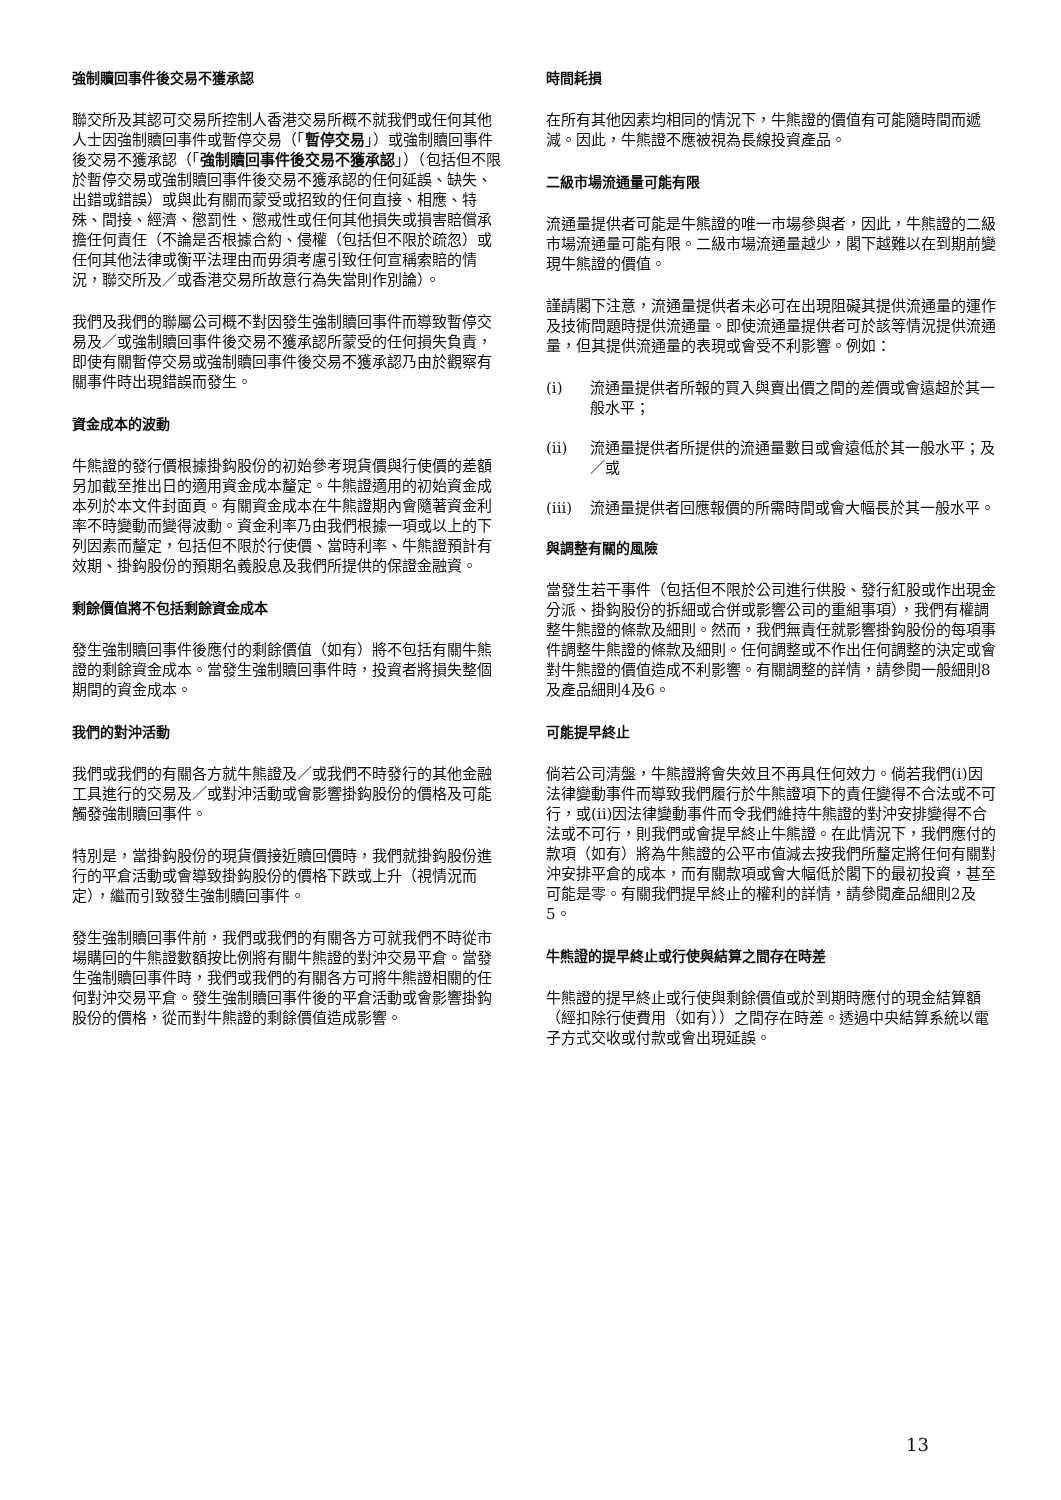強制贖回事件後交易不獲承認
聯交所及其認可交易所控制人香港交易所概不就我們或任何其他人士因強制贖回事件或暫停交易（「暫停交易」）或強制贖回事件後交易不獲承認（「強制贖回事件後交易不獲承認」）（包括但不限於暫停交易或強制贖回事件後交易不獲承認的任何延誤、缺失、出錯或錯誤）或與此有關而蒙受或招致的任何直接、相應、特殊、間接、經濟、懲罰性、懲戒性或任何其他損失或損害賠償承擔任何責任（不論是否根據合約、侵權（包括但不限於疏忽）或任何其他法律或衡平法理由而毋須考慮引致任何宣稱索賠的情況，聯交所及／或香港交易所故意行為失當則作別論）。
我們及我們的聯屬公司概不對因發生強制贖回事件而導致暫停交易及／或強制贖回事件後交易不獲承認所蒙受的任何損失負責，即使有關暫停交易或強制贖回事件後交易不獲承認乃由於觀察有關事件時出現錯誤而發生。
資金成本的波動
牛熊證的發行價根據掛鈎股份的初始參考現貨價與行使價的差額另加截至推出日的適用資金成本釐定。牛熊證適用的初始資金成本列於本文件封面頁。有關資金成本在牛熊證期內會隨著資金利率不時變動而變得波動。資金利率乃由我們根據一項或以上的下列因素而釐定，包括但不限於行使價、當時利率、牛熊證預計有效期、掛鈎股份的預期名義股息及我們所提供的保證金融資。
剩餘價值將不包括剩餘資金成本
發生強制贖回事件後應付的剩餘價值（如有）將不包括有關牛熊證的剩餘資金成本。當發生強制贖回事件時，投資者將損失整個期間的資金成本。
我們的對沖活動
我們或我們的有關各方就牛熊證及／或我們不時發行的其他金融工具進行的交易及／或對沖活動或會影響掛鈎股份的價格及可能觸發強制贖回事件。
特別是，當掛鈎股份的現貨價接近贖回價時，我們就掛鈎股份進行的平倉活動或會導致掛鈎股份的價格下跌或上升（視情況而定），繼而引致發生強制贖回事件。
發生強制贖回事件前，我們或我們的有關各方可就我們不時從市場購回的牛熊證數額按比例將有關牛熊證的對沖交易平倉。當發生強制贖回事件時，我們或我們的有關各方可將牛熊證相關的任何對沖交易平倉。發生強制贖回事件後的平倉活動或會影響掛鈎股份的價格，從而對牛熊證的剩餘價值造成影響。
時間耗損
在所有其他因素均相同的情況下，牛熊證的價值有可能隨時間而遞減。因此，牛熊證不應被視為長線投資產品。
二級市場流通量可能有限
流通量提供者可能是牛熊證的唯一市場參與者，因此，牛熊證的二級市場流通量可能有限。二級市場流通量越少，閣下越難以在到期前變現牛熊證的價值。
謹請閣下注意，流通量提供者未必可在出現阻礙其提供流通量的運作及技術問題時提供流通量。即使流通量提供者可於該等情況提供流通量，但其提供流通量的表現或會受不利影響。例如：
(i) 流通量提供者所報的買入與賣出價之間的差價或會遠超於其一般水平；
(ii) 流通量提供者所提供的流通量數目或會遠低於其一般水平；及／或
(iii)
流通量提供者回應報價的所需時間或會大幅長於其一般水平。
與調整有關的風險
當發生若干事件（包括但不限於公司進行供股、發行紅股或作出現金分派、掛鈎股份的拆細或合併或影響公司的重組事項），我們有權調整牛熊證的條款及細則。然而，我們無責任就影響掛鈎股份的每項事件調整牛熊證的條款及細則。任何調整或不作出任何調整的決定或會對牛熊證的價值造成不利影響。有關調整的詳情，請參閱一般細則8及產品細則4及6。
可能提早終止
倘若公司清盤，牛熊證將會失效且不再具任何效力。倘若我們(i)因法律變動事件而導致我們履行於牛熊證項下的責任變得不合法或不可行，或(ii)因法律變動事件而令我們維持牛熊證的對沖安排變得不合法或不可行，則我們或會提早終止牛熊證。在此情況下，我們應付的款項（如有）將為牛熊證的公平市值減去按我們所釐定將任何有關對沖安排平倉的成本，而有關款項或會大幅低於閣下的最初投資，甚至可能是零。有關我們提早終止的權利的詳情，請參閱產品細則2及5。
牛熊證的提早終止或行使與結算之間存在時差
牛熊證的提早終止或行使與剩餘價值或於到期時應付的現金結算額（經扣除行使費用（如有））之間存在時差。透過中央結算系統以電子方式交收或付款或會出現延誤。
13